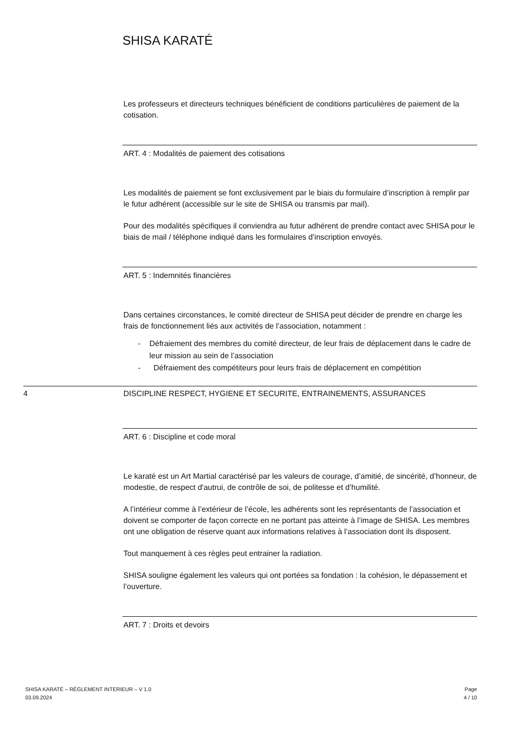SHISA KARATÉ
Les professeurs et directeurs techniques bénéficient de conditions particulières de paiement de la cotisation.
ART. 4 : Modalités de paiement des cotisations
Les modalités de paiement se font exclusivement par le biais du formulaire d’inscription à remplir par le futur adhérent (accessible sur le site de SHISA ou transmis par mail).
Pour des modalités spécifiques il conviendra au futur adhérent de prendre contact avec SHISA pour le biais de mail / téléphone indiqué dans les formulaires d’inscription envoyés.
ART. 5 : Indemnités financières
Dans certaines circonstances, le comité directeur de SHISA peut décider de prendre en charge les frais de fonctionnement liés aux activités de l’association, notamment :
- Défraiement des membres du comité directeur, de leur frais de déplacement dans le cadre de leur mission au sein de l’association
- Défraiement des compétiteurs pour leurs frais de déplacement en compétition
ART. 6 : Discipline et code moral
Le karaté est un Art Martial caractérisé par les valeurs de courage, d’amitié, de sincérité, d’honneur, de modestie, de respect d'autrui, de contrôle de soi, de politesse et d’humilité.
A l’intérieur comme à l’extérieur de l’école, les adhérents sont les représentants de l’association et doivent se comporter de façon correcte en ne portant pas atteinte à l’image de SHISA. Les membres ont une obligation de réserve quant aux informations relatives à l’association dont ils disposent.
Tout manquement à ces règles peut entrainer la radiation.
SHISA souligne également les valeurs qui ont portées sa fondation : la cohésion, le dépassement et l’ouverture.
ART. 7 : Droits et devoirs
4 DISCIPLINE RESPECT, HYGIENE ET SECURITE, ENTRAINEMENTS, ASSURANCES
SHISA KARATÉ – RÈGLEMENT INTERIEUR – V 1.0
03.09.2024
Page
4 / 10